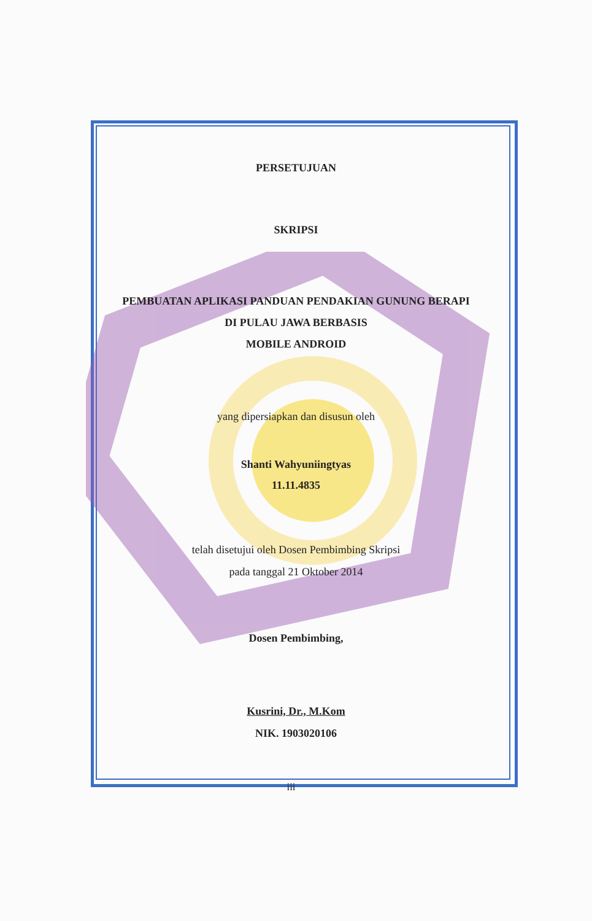PERSETUJUAN
SKRIPSI
PEMBUATAN APLIKASI PANDUAN PENDAKIAN GUNUNG BERAPI
DI PULAU JAWA BERBASIS
MOBILE ANDROID
yang dipersiapkan dan disusun oleh
Shanti Wahyuniingtyas
11.11.4835
telah disetujui oleh Dosen Pembimbing Skripsi
pada tanggal 21 Oktober 2014
Dosen Pembimbing,
Kusrini, Dr., M.Kom
NIK. 1903020106
iii